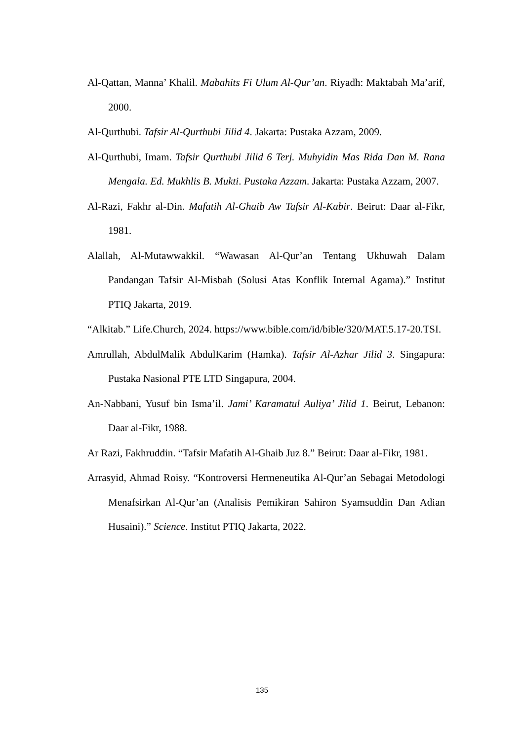Al-Qattan, Manna’ Khalil. Mabahits Fi Ulum Al-Qur’an. Riyadh: Maktabah Ma’arif, 2000.
Al-Qurthubi. Tafsir Al-Qurthubi Jilid 4. Jakarta: Pustaka Azzam, 2009.
Al-Qurthubi, Imam. Tafsir Qurthubi Jilid 6 Terj. Muhyidin Mas Rida Dan M. Rana Mengala. Ed. Mukhlis B. Mukti. Pustaka Azzam. Jakarta: Pustaka Azzam, 2007.
Al-Razi, Fakhr al-Din. Mafatih Al-Ghaib Aw Tafsir Al-Kabir. Beirut: Daar al-Fikr, 1981.
Alallah, Al-Mutawwakkil. “Wawasan Al-Qur’an Tentang Ukhuwah Dalam Pandangan Tafsir Al-Misbah (Solusi Atas Konflik Internal Agama).” Institut PTIQ Jakarta, 2019.
“Alkitab.” Life.Church, 2024. https://www.bible.com/id/bible/320/MAT.5.17-20.TSI.
Amrullah, AbdulMalik AbdulKarim (Hamka). Tafsir Al-Azhar Jilid 3. Singapura: Pustaka Nasional PTE LTD Singapura, 2004.
An-Nabbani, Yusuf bin Isma’il. Jami’ Karamatul Auliya’ Jilid 1. Beirut, Lebanon: Daar al-Fikr, 1988.
Ar Razi, Fakhruddin. “Tafsir Mafatih Al-Ghaib Juz 8.” Beirut: Daar al-Fikr, 1981.
Arrasyid, Ahmad Roisy. “Kontroversi Hermeneutika Al-Qur’an Sebagai Metodologi Menafsirkan Al-Qur’an (Analisis Pemikiran Sahiron Syamsuddin Dan Adian Husaini).” Science. Institut PTIQ Jakarta, 2022.
135